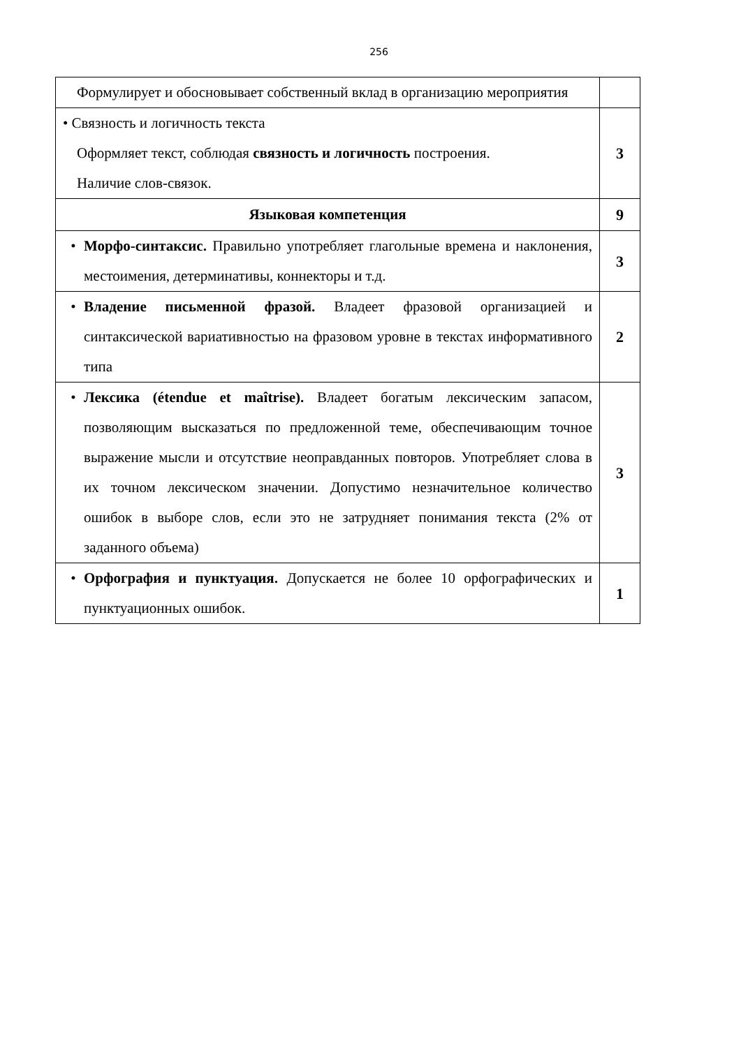256
| Формулирует и обосновывает собственный вклад в организацию мероприятия | |
| • Связность и логичность текста Оформляет текст, соблюдая связность и логичность построения. Наличие слов-связок. | 3 |
| Языковая компетенция | 9 |
| • Морфо-синтаксис. Правильно употребляет глагольные времена и наклонения, местоимения, детерминативы, коннекторы и т.д. | 3 |
| • Владение письменной фразой. Владеет фразовой организацией и синтаксической вариативностью на фразовом уровне в текстах информативного типа | 2 |
| • Лексика (étendue et maîtrise). Владеет богатым лексическим запасом, позволяющим высказаться по предложенной теме, обеспечивающим точное выражение мысли и отсутствие неоправданных повторов. Употребляет слова в их точном лексическом значении. Допустимо незначительное количество ошибок в выборе слов, если это не затрудняет понимания текста (2% от заданного объема) | 3 |
| • Орфография и пунктуация. Допускается не более 10 орфографических и пунктуационных ошибок. | 1 |